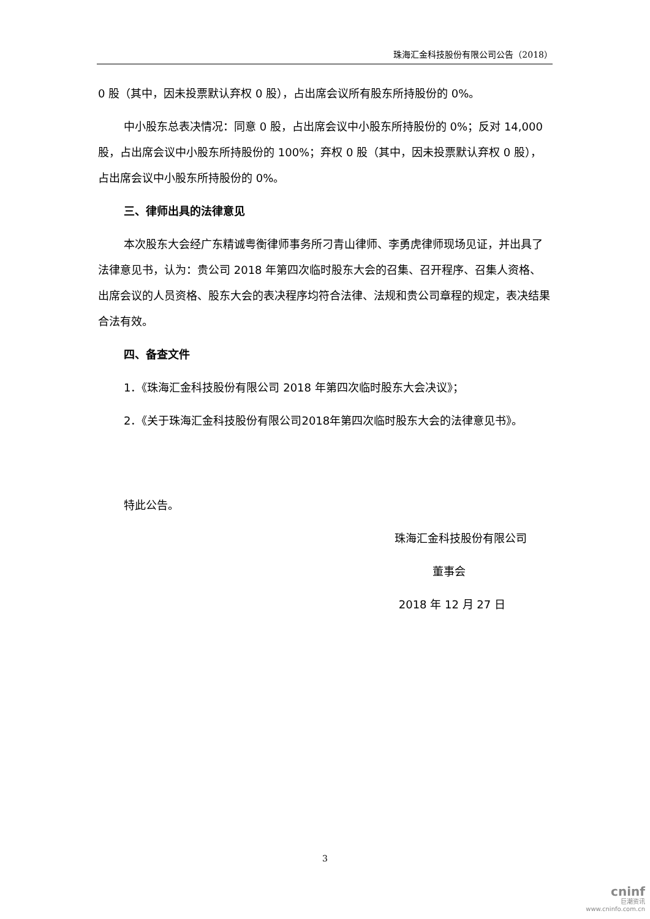珠海汇金科技股份有限公司公告（2018）
0 股（其中，因未投票默认弃权 0 股），占出席会议所有股东所持股份的 0%。
中小股东总表决情况：同意 0 股，占出席会议中小股东所持股份的 0%；反对 14,000 股，占出席会议中小股东所持股份的 100%；弃权 0 股（其中，因未投票默认弃权 0 股），占出席会议中小股东所持股份的 0%。
三、律师出具的法律意见
本次股东大会经广东精诚粤衡律师事务所刁青山律师、李勇虎律师现场见证，并出具了法律意见书，认为：贵公司 2018 年第四次临时股东大会的召集、召开程序、召集人资格、出席会议的人员资格、股东大会的表决程序均符合法律、法规和贵公司章程的规定，表决结果合法有效。
四、备查文件
1．《珠海汇金科技股份有限公司 2018 年第四次临时股东大会决议》；
2．《关于珠海汇金科技股份有限公司2018年第四次临时股东大会的法律意见书》。
特此公告。
珠海汇金科技股份有限公司
董事会
2018 年 12 月 27 日
3
cninf
巨潮资讯
www.cninfo.com.cn